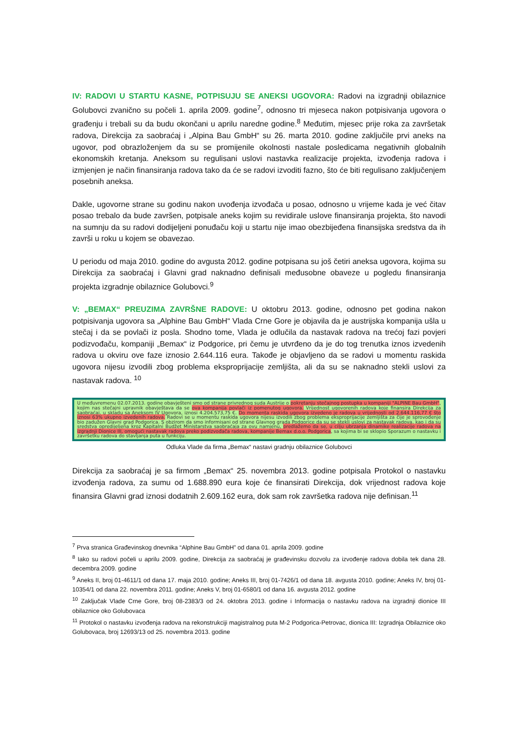IV: RADOVI U STARTU KASNE, POTPISUJU SE ANEKSI UGOVORA: Radovi na izgradnji obilaznice Golubovci zvanično su počeli 1. aprila 2009. godine<sup>7</sup>, odnosno tri mjeseca nakon potpisivanja ugovora o građenju i trebali su da budu okončani u aprilu naredne godine.<sup>8</sup> Međutim, mjesec prije roka za završetak radova, Direkcija za saobraćaj i „Alpina Bau GmbH“ su 26. marta 2010. godine zaključile prvi aneks na ugovor, pod obrazloženjem da su se promijenile okolnosti nastale posledicama negativnih globalnih ekonomskih kretanja. Aneksom su regulisani uslovi nastavka realizacije projekta, izvođenja radova i izmjenjen je način finansiranja radova tako da će se radovi izvoditi fazno, što će biti regulisano zaključenjem posebnih aneksa.
Dakle, ugovorne strane su godinu nakon uvođenja izvođača u posao, odnosno u vrijeme kada je već čitav posao trebalo da bude završen, potpisale aneks kojim su revidirale uslove finansiranja projekta, što navodi na sumnju da su radovi dodijeljeni ponuđaču koji u startu nije imao obezbijeđena finansijska sredstva da ih završi u roku u kojem se obavezao.
U periodu od maja 2010. godine do avgusta 2012. godine potpisana su još četiri aneksa ugovora, kojima su Direkcija za saobraćaj i Glavni grad naknadno definisali međusobne obaveze u pogledu finansiranja projekta izgradnje obilaznice Golubovci.<sup>9</sup>
V: „BEMAX“ PREUZIMA ZAVRŠNE RADOVE: U oktobru 2013. godine, odnosno pet godina nakon potpisivanja ugovora sa „Alphine Bau GmbH“ Vlada Crne Gore je objavila da je austrijska kompanija ušla u stečaj i da se povlači iz posla. Shodno tome, Vlada je odlučila da nastavak radova na trećoj fazi povjeri podizvođaču, kompaniji „Bemax“ iz Podgorice, pri čemu je utvrđeno da je do tog trenutka iznos izvedenih radova u okviru ove faze iznosio 2.644.116 eura. Takođe je objavljeno da se radovi u momentu raskida ugovora nijesu izvodili zbog problema eksproprijacije zemljišta, ali da su se naknadno stekli uslovi za nastavak radova. <sup>10</sup>
U međuvremenu 02.07.2013. godine obavješteni smo od strane privrednog suda Austrije o pokretanju stečajnog postupka u kompaniji "ALPINE Bau GmbH", kojim nas stečajni upravnik obavještava da se ova kompanija povlači iz pomenutog ugovora. Vrijednost ugovorenih radova koje finansira Direkcija za saobraćaj, u skladu sa Aneksom IV Ugovora, iznosi 4.204.573,75 €. Do momenta raskida ugovora izvedeno je radova u vrijednosti od 2.644.116,77 € što iznosi 63% ukupno izvedenih radova. Radovi se u momentu raskida ugovora nijesu izvodili zbog problema eksproprijacije zemljišta za čije je sprovođenje bio zadužen Glavni grad Podgorica. S obzirom da smo informisani od strane Glavnog grada Podgorice da su se stekli uslovi za nastavak radova, kao i da su sredstva opredijeljena kroz Kapitalni Budžet Ministarstva saobraćaja za ovu namjenu, predlažemo da se, u cilju ubrzanja dinamike realizacije radova na izgradnji Dionice III, omogući nastavak radova preko podizvođača radova, kompanije Bemax d.o.o. Podgorica, sa kojima bi se sklopio Sporazum o nastavku i završetku radova do stavljanja puta u funkciju.
Odluka Vlade da firma „Bemax“ nastavi gradnju obilaznice Golubovci
Direkcija za saobraćaj je sa firmom „Bemax“ 25. novembra 2013. godine potpisala Protokol o nastavku izvođenja radova, za sumu od 1.688.890 eura koje će finansirati Direkcija, dok vrijednost radova koje finansira Glavni grad iznosi dodatnih 2.609.162 eura, dok sam rok završetka radova nije definisan.<sup>11</sup>
<sup>7</sup> Prva stranica Građevinskog dnevnika “Alphine Bau GmbH” od dana 01. aprila 2009. godine
<sup>8</sup> Iako su radovi počeli u aprilu 2009. godine, Direkcija za saobraćaj je građevinsku dozvolu za izvođenje radova dobila tek dana 28. decembra 2009. godine
<sup>9</sup> Aneks II, broj 01-4611/1 od dana 17. maja 2010. godine; Aneks III, broj 01-7426/1 od dana 18. avgusta 2010. godine; Aneks IV, broj 01-10354/1 od dana 22. novembra 2011. godine; Aneks V, broj 01-6580/1 od dana 16. avgusta 2012. godine
<sup>10</sup> Zaključak Vlade Crne Gore, broj 08-2383/3 od 24. oktobra 2013. godine i Informacija o nastavku radova na izgradnji dionice III obilaznice oko Golubovaca
<sup>11</sup> Protokol o nastavku izvođenja radova na rekonstrukciji magistralnog puta M-2 Podgorica-Petrovac, dionica III: Izgradnja Obilaznice oko Golubovaca, broj 12693/13 od 25. novembra 2013. godine